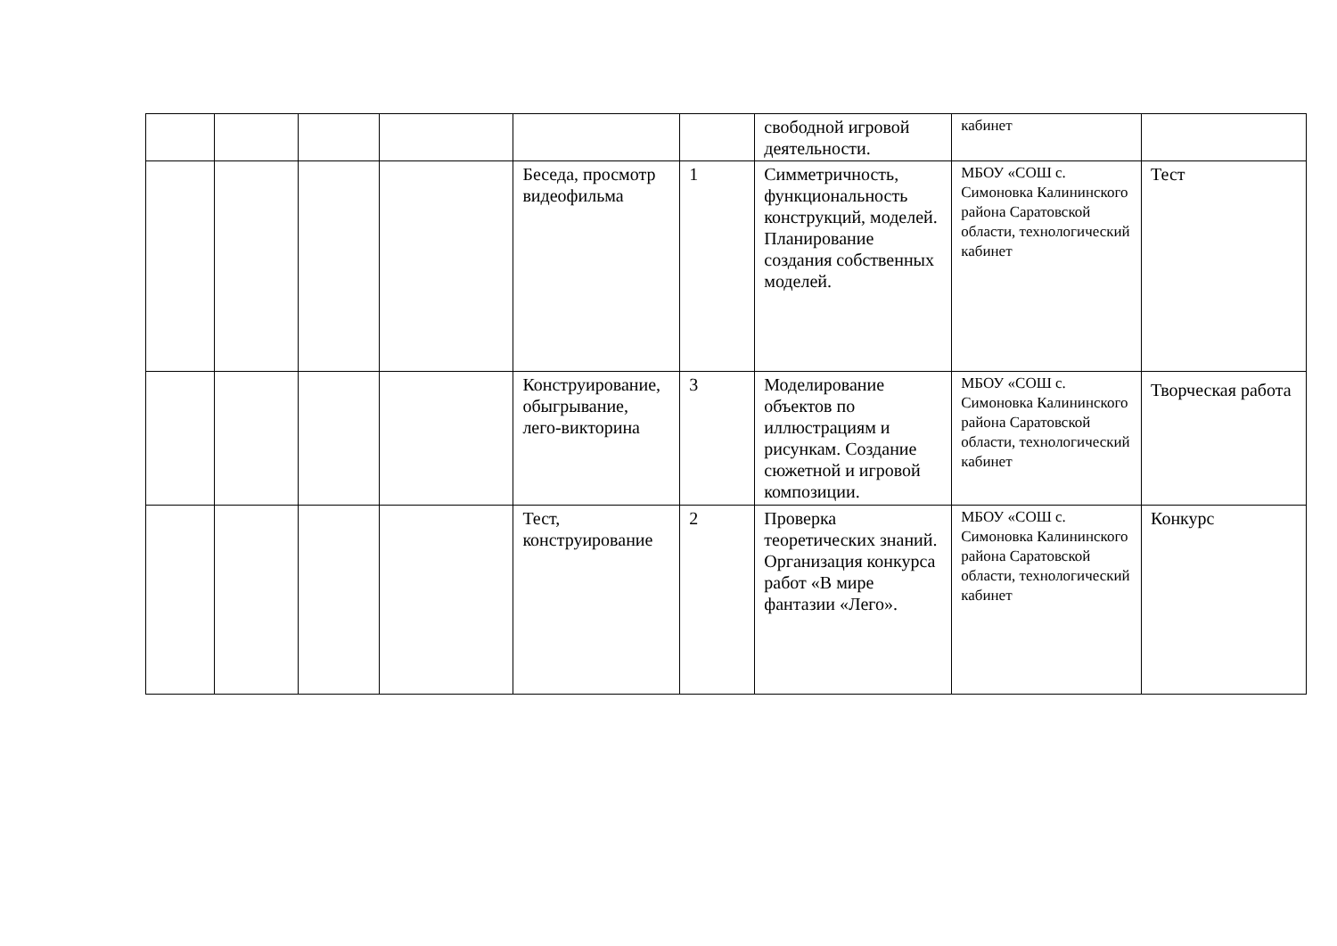| | | | | | | свободной игровой деятельности. | кабинет | |
| | | | | Беседа, просмотр видеофильма | 1 | Симметричность, функциональность конструкций, моделей. Планирование создания собственных моделей. | МБОУ «СОШ с. Симоновка Калининского района Саратовской области, технологический кабинет | Тест |
| | | | | Конструирование, обыгрывание, лего-викторина | 3 | Моделирование объектов по иллюстрациям и рисункам. Создание сюжетной и игровой композиции. | МБОУ «СОШ с. Симоновка Калининского района Саратовской области, технологический кабинет | Творческая работа |
| | | | | Тест, конструирование | 2 | Проверка теоретических знаний. Организация конкурса работ «В мире фантазии «Лего». | МБОУ «СОШ с. Симоновка Калининского района Саратовской области, технологический кабинет | Конкурс |